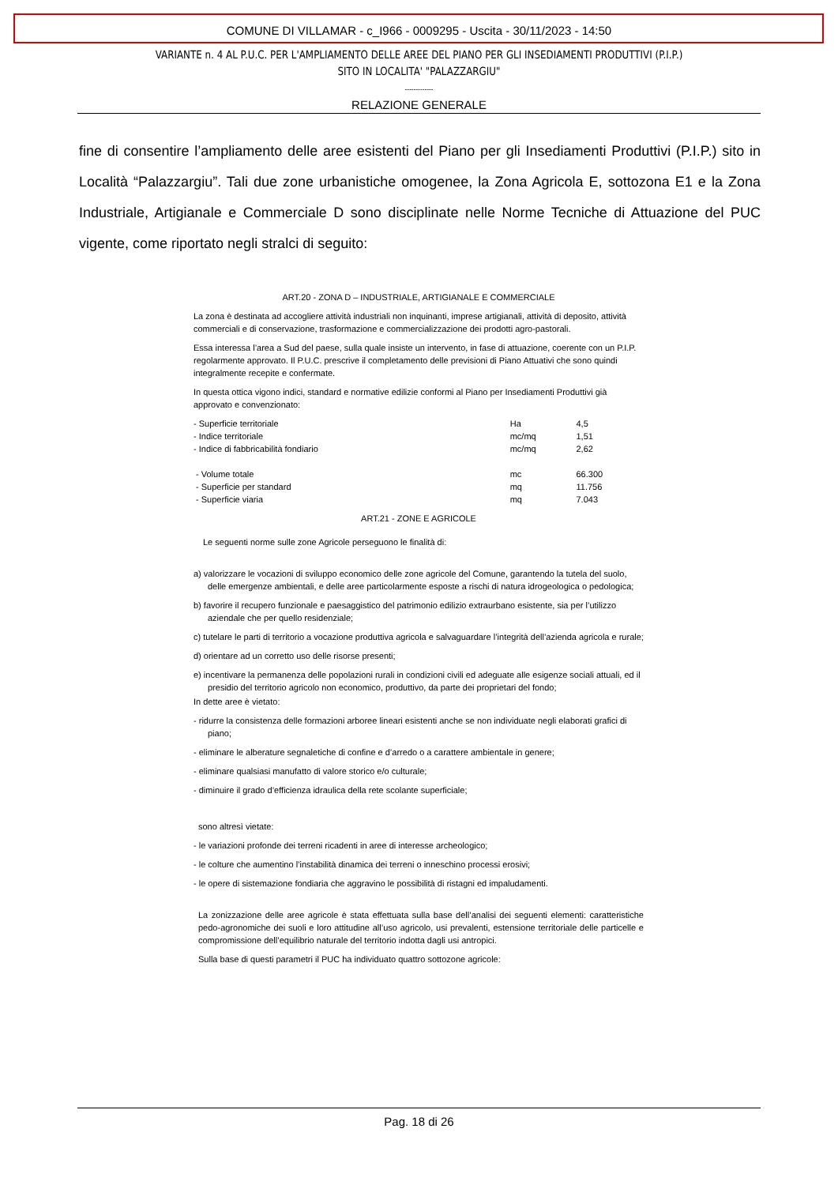COMUNE DI VILLAMAR - c_I966 - 0009295 - Uscita - 30/11/2023 - 14:50
VARIANTE n. 4 AL P.U.C. PER L'AMPLIAMENTO DELLE AREE DEL PIANO PER GLI INSEDIAMENTI PRODUTTIVI (P.I.P.)
SITO IN LOCALITA' "PALAZZARGIU"
-------------
RELAZIONE GENERALE
fine di consentire l’ampliamento delle aree esistenti del Piano per gli Insediamenti Produttivi (P.I.P.) sito in Località “Palazzargiu”. Tali due zone urbanistiche omogenee, la Zona Agricola E, sottozona E1 e la Zona Industriale, Artigianale e Commerciale D sono disciplinate nelle Norme Tecniche di Attuazione del PUC vigente, come riportato negli stralci di seguito:
ART.20 - ZONA D – INDUSTRIALE, ARTIGIANALE E COMMERCIALE
La zona è destinata ad accogliere attività industriali non inquinanti, imprese artigianali, attività di deposito, attività commerciali e di conservazione, trasformazione e commercializzazione dei prodotti agro-pastorali.
Essa interessa l’area a Sud del paese, sulla quale insiste un intervento, in fase di attuazione, coerente con un P.I.P. regolarmente approvato. Il P.U.C. prescrive il completamento delle previsioni di Piano Attuativi che sono quindi integralmente recepite e confermate.
In questa ottica vigono indici, standard e normative edilizie conformi al Piano per Insediamenti Produttivi già approvato e convenzionato:
| - Superficie territoriale | Ha | 4,5 |
| - Indice territoriale | mc/mq | 1,51 |
| - Indice di fabbricabilità fondiario | mc/mq | 2,62 |
| - Volume totale | mc | 66.300 |
| - Superficie per standard | mq | 11.756 |
| - Superficie viaria | mq | 7.043 |
ART.21 - ZONE E AGRICOLE
Le seguenti norme sulle zone Agricole perseguono le finalità di:
a) valorizzare le vocazioni di sviluppo economico delle zone agricole del Comune, garantendo la tutela del suolo, delle emergenze ambientali, e delle aree particolarmente esposte a rischi di natura idrogeologica o pedologica;
b) favorire il recupero funzionale e paesaggistico del patrimonio edilizio extraurbano esistente, sia per l’utilizzo aziendale che per quello residenziale;
c) tutelare le parti di territorio a vocazione produttiva agricola e salvaguardare l’integrità dell’azienda agricola e rurale;
d) orientare ad un corretto uso delle risorse presenti;
e) incentivare la permanenza delle popolazioni rurali in condizioni civili ed adeguate alle esigenze sociali attuali, ed il presidio del territorio agricolo non economico, produttivo, da parte dei proprietari del fondo;
In dette aree è vietato:
- ridurre la consistenza delle formazioni arboree lineari esistenti anche se non individuate negli elaborati grafici di piano;
- eliminare le alberature segnaletiche di confine e d’arredo o a carattere ambientale in genere;
- eliminare qualsiasi manufatto di valore storico e/o culturale;
- diminuire il grado d’efficienza idraulica della rete scolante superficiale;
sono altresì vietate:
- le variazioni profonde dei terreni ricadenti in aree di interesse archeologico;
- le colture che aumentino l’instabilità dinamica dei terreni o inneschino processi erosivi;
- le opere di sistemazione fondiaria che aggravino le possibilità di ristagni ed impaludamenti.
La zonizzazione delle aree agricole è stata effettuata sulla base dell’analisi dei seguenti elementi: caratteristiche pedo-agronomiche dei suoli e loro attitudine all’uso agricolo, usi prevalenti, estensione territoriale delle particelle e compromissione dell’equilibrio naturale del territorio indotta dagli usi antropici.
Sulla base di questi parametri il PUC ha individuato quattro sottozone agricole:
Pag. 18 di 26